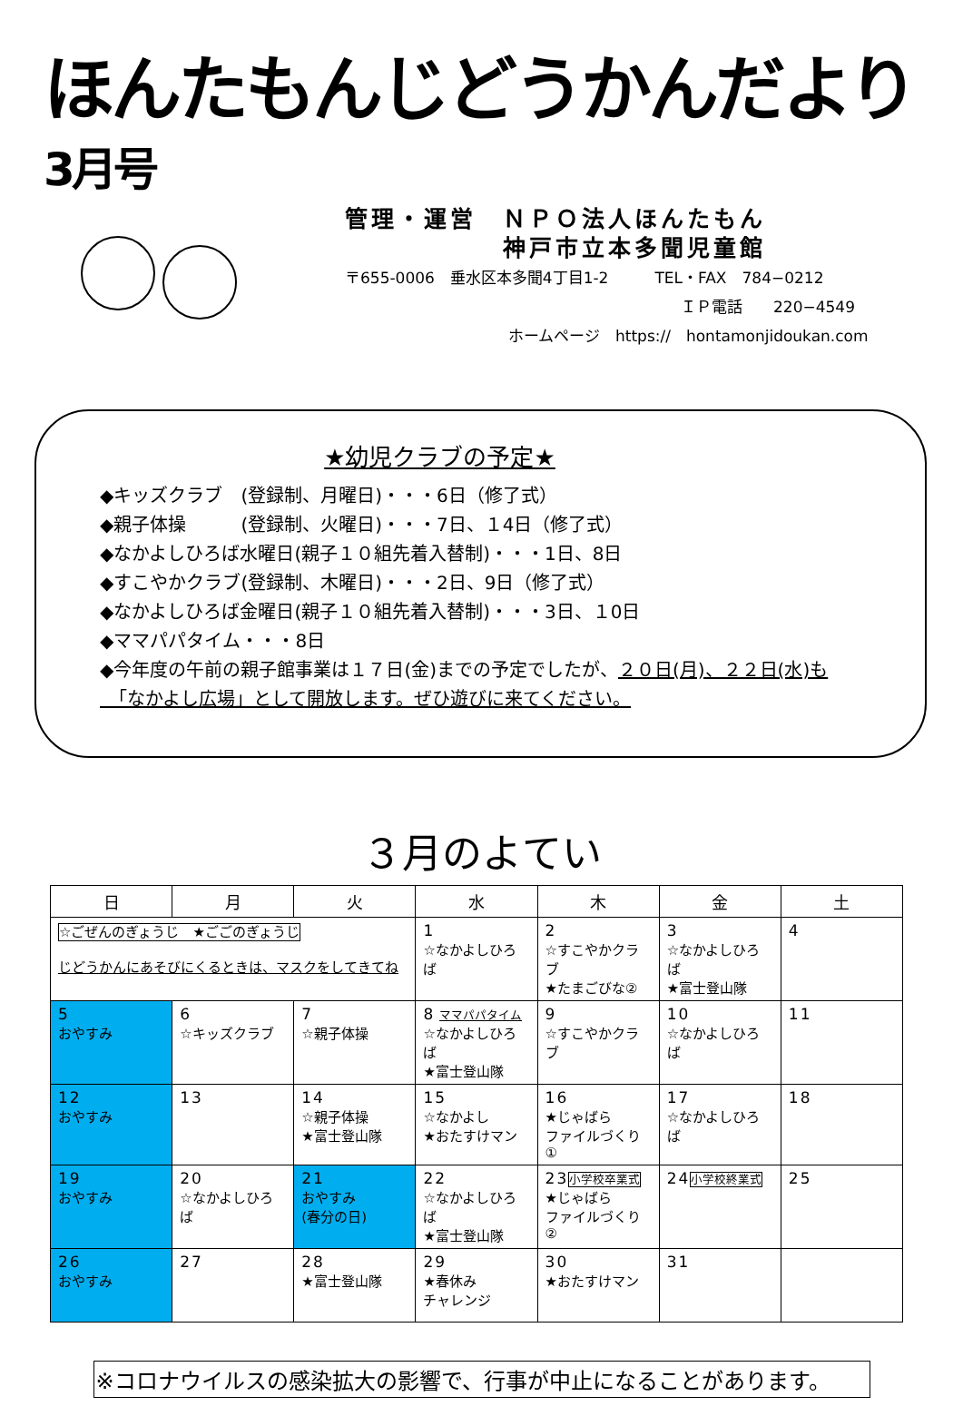ほんたもんじどうかんだより 3月号
管理・運営　ＮＰＯ法人ほんたもん
　　　　　　神戸市立本多聞児童館
〒655-0006　垂水区本多聞4丁目1-2　　　TEL・FAX　784−0212
ＩＰ電話　　220−4549
ホームページ　https://　hontamonjidoukan.com
★幼児クラブの予定★
◆キッズクラブ　(登録制、月曜日)・・・6日（修了式）
◆親子体操　　　(登録制、火曜日)・・・7日、１4日（修了式）
◆なかよしひろば水曜日(親子１０組先着入替制)・・・1日、8日
◆すこやかクラブ(登録制、木曜日)・・・2日、9日（修了式）
◆なかよしひろば金曜日(親子１０組先着入替制)・・・3日、１0日
◆ママパパタイム・・・8日
◆今年度の午前の親子館事業は１７日(金)までの予定でしたが、２０日(月)、２２日(水)も
　「なかよし広場」として開放します。ぜひ遊びに来てください。
３月のよてい
| 日 | 月 | 火 | 水 | 木 | 金 | 土 |
| --- | --- | --- | --- | --- | --- | --- |
| ☆ごぜんのぎょうじ ★ごごのぎょうじ じどうかんにあそびにくるときは、マスクをしてきてね | | | 1 ☆なかよしひろば | 2 ☆すこやかクラブ ★たまごびな② | 3 ☆なかよしひろば ★富士登山隊 | 4 |
| 5 おやすみ | 6 ☆キッズクラブ | 7 ☆親子体操 | 8 ママパパタイム ☆なかよしひろば ★富士登山隊 | 9 ☆すこやかクラブ | 10 ☆なかよしひろば | 11 |
| 12 おやすみ | 13 | 14 ☆親子体操 ★富士登山隊 | 15 ☆なかよし ★おたすけマン | 16 ★じゃばら ファイルづくり① | 17 ☆なかよしひろば | 18 |
| 19 おやすみ | 20 ☆なかよしひろば | 21 おやすみ (春分の日) | 22 ☆なかよしひろば ★富士登山隊 | 23 小学校卒業式 ★じゃばら ファイルづくり② | 24 小学校終業式 | 25 |
| 26 おやすみ | 27 | 28 ★富士登山隊 | 29 ★春休み チャレンジ | 30 ★おたすけマン | 31 | |
※コロナウイルスの感染拡大の影響で、行事が中止になることがあります。